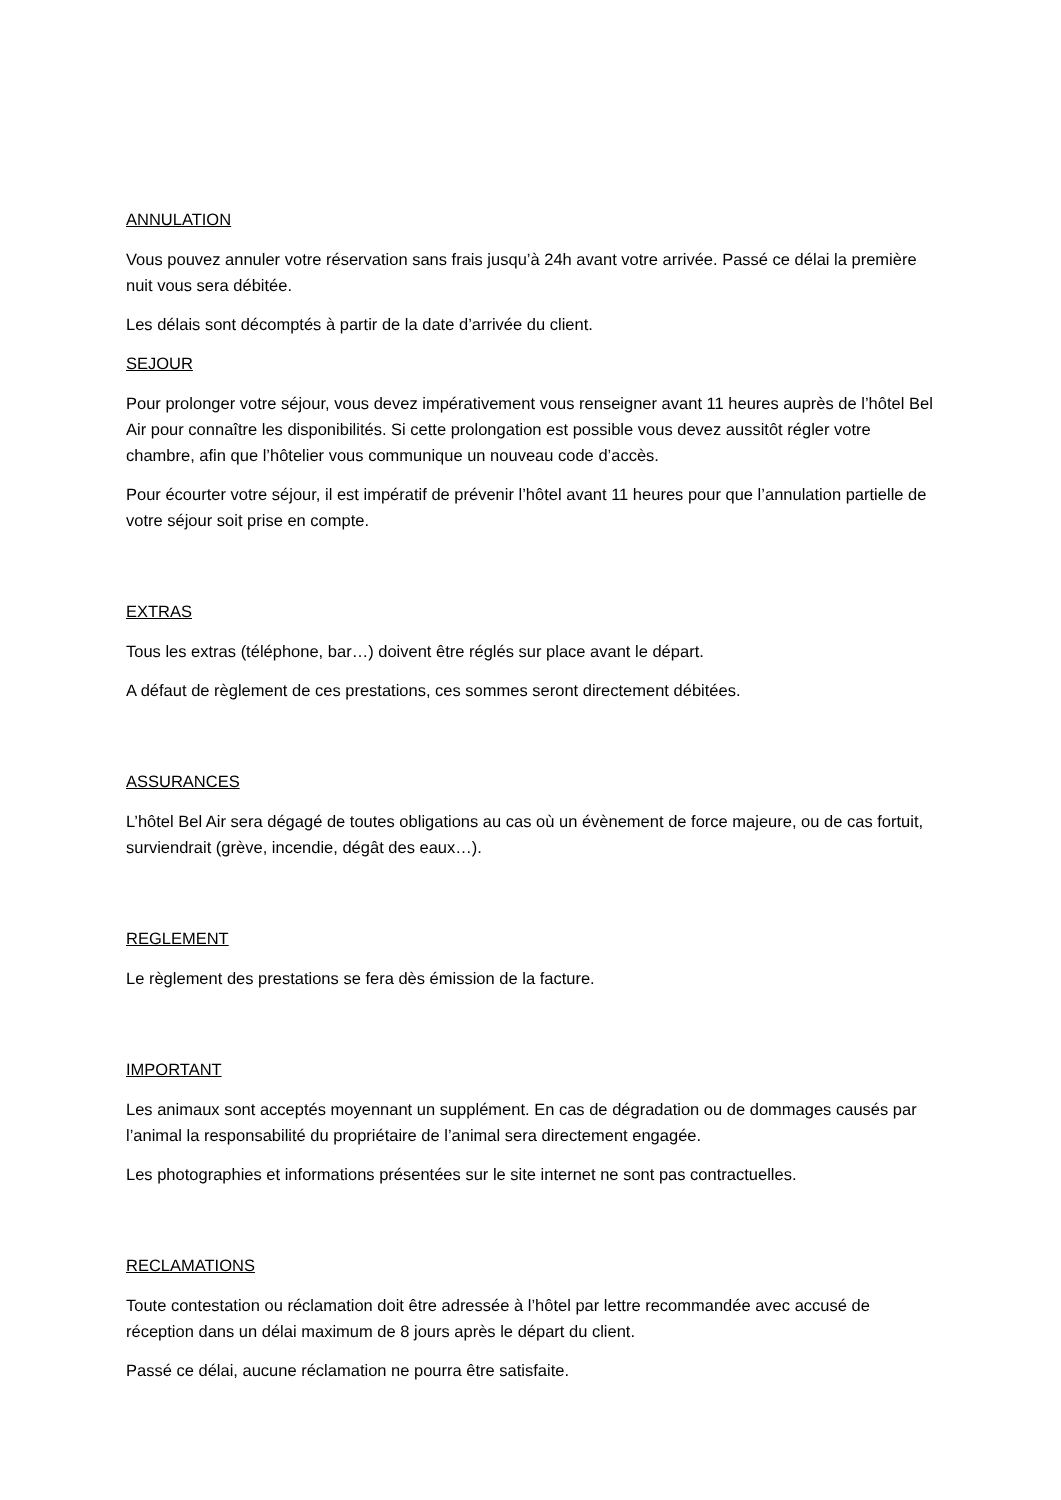ANNULATION
Vous pouvez annuler votre réservation sans frais jusqu’à 24h avant votre arrivée. Passé ce délai la première nuit vous sera débitée.
Les délais sont décomptés à partir de la date d’arrivée du client.
SEJOUR
Pour prolonger votre séjour, vous devez impérativement vous renseigner avant 11 heures auprès de l’hôtel Bel Air pour connaître les disponibilités. Si cette prolongation est possible vous devez aussitôt régler votre chambre, afin que l’hôtelier vous communique un nouveau code d’accès.
Pour écourter votre séjour, il est impératif de prévenir l’hôtel avant 11 heures pour que l’annulation partielle de votre séjour soit prise en compte.
EXTRAS
Tous les extras (téléphone, bar…) doivent être réglés sur place avant le départ.
A défaut de règlement de ces prestations, ces sommes seront directement débitées.
ASSURANCES
L’hôtel Bel Air sera dégagé de toutes obligations au cas où un évènement de force majeure, ou de cas fortuit, surviendrait (grève, incendie, dégât des eaux…).
REGLEMENT
Le règlement des prestations se fera dès émission de la facture.
IMPORTANT
Les animaux sont acceptés moyennant un supplément. En cas de dégradation ou de dommages causés par l’animal la responsabilité du propriétaire de l’animal sera directement engagée.
Les photographies et informations présentées sur le site internet ne sont pas contractuelles.
RECLAMATIONS
Toute contestation ou réclamation doit être adressée à l’hôtel par lettre recommandée avec accusé de réception dans un délai maximum de 8 jours après le départ du client.
Passé ce délai, aucune réclamation ne pourra être satisfaite.